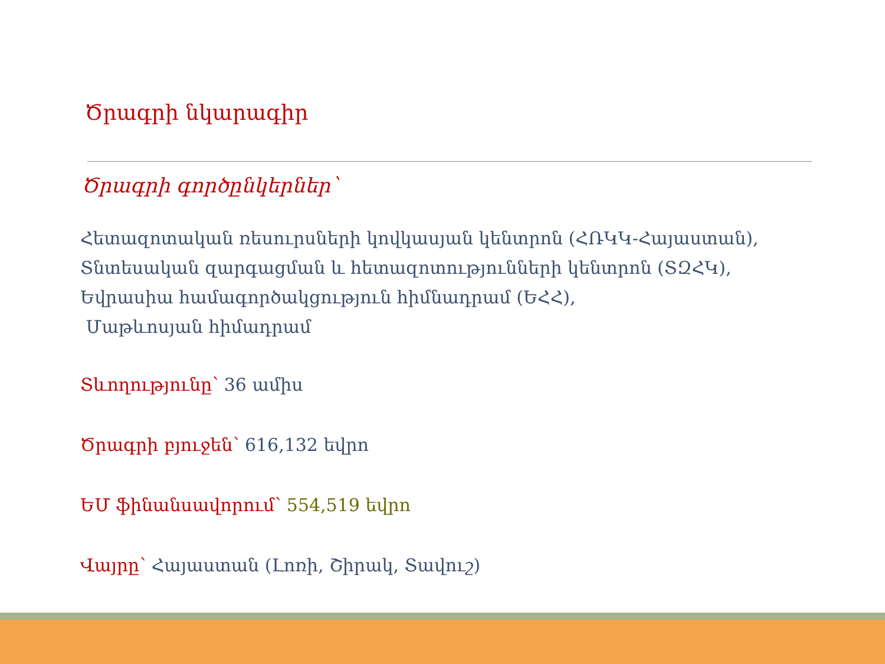Ծրագրի նկարագիր
Ծրագրի գործընկերներ՝
Հետազոտական ռեսուրսների կովկասյան կենտրոն (ՀՌԿԿ-Հայաստան),
Տնտեսական զարգացման և հետազոտությունների կենտրոն (ՏԶՀԿ),
Եվրասիա համագործակցություն հիմնադրամ (ԵՀՀ),
Մաթևոսյան հիմադրամ
Տևողությունը՝ 36 ամիս
Ծրագրի բյուջեն՝ 616,132 եվրո
ԵՄ ֆինանսավորում՝ 554,519 եվրո
Վայրը՝ Հայաստան (Լոռի, Շիրակ, Տավուշ)